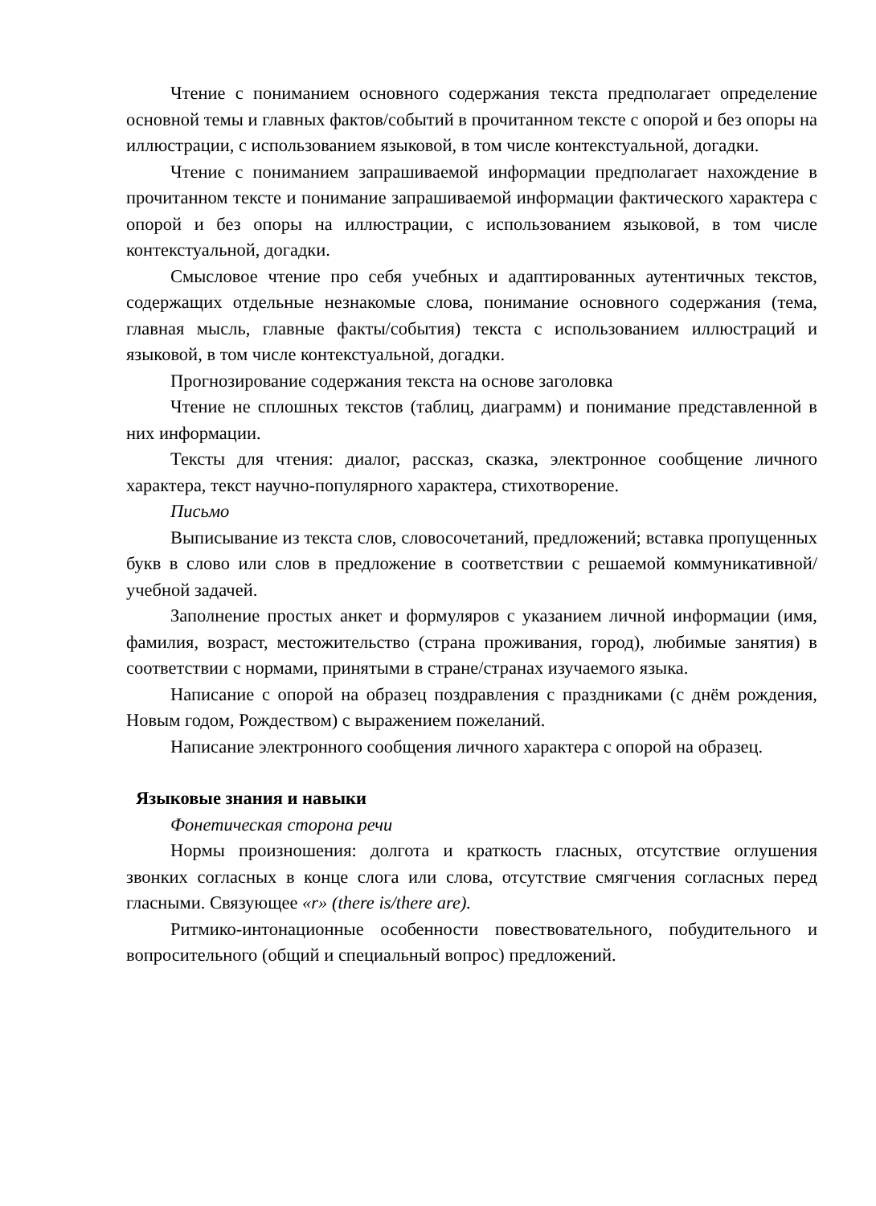Чтение с пониманием основного содержания текста предполагает определение основной темы и главных фактов/событий в прочитанном тексте с опорой и без опоры на иллюстрации, с использованием языковой, в том числе контекстуальной, догадки.
Чтение с пониманием запрашиваемой информации предполагает нахождение в прочитанном тексте и понимание запрашиваемой информации фактического характера с опорой и без опоры на иллюстрации, с использованием языковой, в том числе контекстуальной, догадки.
Смысловое чтение про себя учебных и адаптированных аутентичных текстов, содержащих отдельные незнакомые слова, понимание основного содержания (тема, главная мысль, главные факты/события) текста с использованием иллюстраций и языковой, в том числе контекстуальной, догадки.
Прогнозирование содержания текста на основе заголовка
Чтение не сплошных текстов (таблиц, диаграмм) и понимание представленной в них информации.
Тексты для чтения: диалог, рассказ, сказка, электронное сообщение личного характера, текст научно-популярного характера, стихотворение.
Письмо
Выписывание из текста слов, словосочетаний, предложений; вставка пропущенных букв в слово или слов в предложение в соответствии с решаемой коммуникативной/учебной задачей.
Заполнение простых анкет и формуляров с указанием личной информации (имя, фамилия, возраст, местожительство (страна проживания, город), любимые занятия) в соответствии с нормами, принятыми в стране/странах изучаемого языка.
Написание с опорой на образец поздравления с праздниками (с днём рождения, Новым годом, Рождеством) с выражением пожеланий.
Написание электронного сообщения личного характера с опорой на образец.
Языковые знания и навыки
Фонетическая сторона речи
Нормы произношения: долгота и краткость гласных, отсутствие оглушения звонких согласных в конце слога или слова, отсутствие смягчения согласных перед гласными. Связующее «r» (there is/there are).
Ритмико-интонационные особенности повествовательного, побудительного и вопросительного (общий и специальный вопрос) предложений.